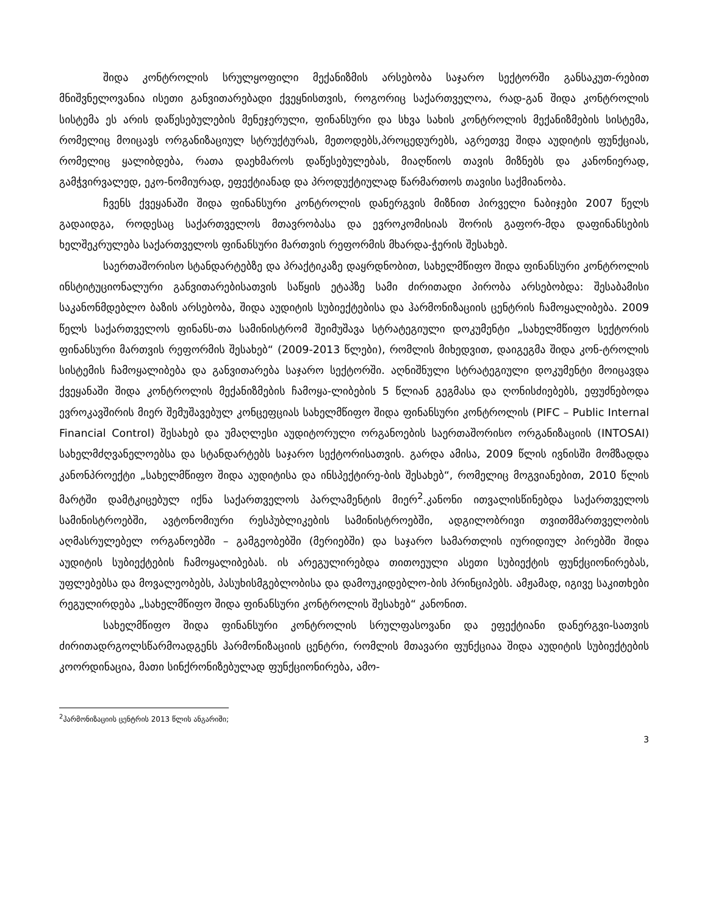შიდა კონტროლის სრულყოფილი მექანიზმის არსებობა საჯარო სექტორში განსაკუთ-რებით მნიშვნელოვანია ისეთი განვითარებადი ქვეყნისთვის, როგორიც საქართველოა, რად-გან შიდა კონტროლის სისტემა ეს არის დაწესებულების მენეჯერული, ფინანსური და სხვა სახის კონტროლის მექანიზმების სისტემა, რომელიც მოიცავს ორგანიზაციულ სტრუქტურას, მეთოდებს,პროცედურებს, აგრეთვე შიდა აუდიტის ფუნქციას, რომელიც ყალიბდება, რათა დაეხმაროს დაწესებულებას, მიაღწიოს თავის მიზნებს და კანონიერად, გამჭვირვალედ, ეკო-ნომიურად, ეფექტიანად და პროდუქტიულად წარმართოს თავისი საქმიანობა.
ჩვენს ქვეყანაში შიდა ფინანსური კონტროლის დანერგვის მიზნით პირველი ნაბიჯები 2007 წელს გადაიდგა, როდესაც საქართველოს მთავრობასა და ევროკომისიას შორის გაფორ-მდა დაფინანსების ხელშეკრულება საქართველოს ფინანსური მართვის რეფორმის მხარდა-ჭერის შესახებ.
საერთაშორისო სტანდარტებზე და პრაქტიკაზე დაყრდნობით, სახელმწიფო შიდა ფინანსური კონტროლის ინსტიტუციონალური განვითარებისათვის საწყის ეტაპზე სამი ძირითადი პირობა არსებობდა: შესაბამისი საკანონმდებლო ბაზის არსებობა, შიდა აუდიტის სუბიექტებისა და ჰარმონიზაციის ცენტრის ჩამოყალიბება. 2009 წელს საქართველოს ფინანს-თა სამინისტრომ შეიმუშავა სტრატეგიული დოკუმენტი „სახელმწიფო სექტორის ფინანსური მართვის რეფორმის შესახებ“ (2009-2013 წლები), რომლის მიხედვით, დაიგეგმა შიდა კონ-ტროლის სისტემის ჩამოყალიბება და განვითარება საჯარო სექტორში. აღნიშნული სტრატეგიული დოკუმენტი მოიცავდა ქვეყანაში შიდა კონტროლის მექანიზმების ჩამოყა-ლიბების 5 წლიან გეგმასა და ღონისძიებებს, ეფუძნებოდა ევროკავშირის მიერ შემუშავებულ კონცეფციას სახელმწიფო შიდა ფინანსური კონტროლის (PIFC – Public Internal Financial Control) შესახებ და უმაღლესი აუდიტორული ორგანოების საერთაშორისო ორგანიზაციის (INTOSAI) სახელმძღვანელოებსა და სტანდარტებს საჯარო სექტორისათვის. გარდა ამისა, 2009 წლის ივნისში მომზადდა კანონპროექტი „სახელმწიფო შიდა აუდიტისა და ინსპექტირე-ბის შესახებ“, რომელიც მოგვიანებით, 2010 წლის მარტში დამტკიცებულ იქნა საქართველოს პარლამენტის მიერ<sup>2</sup>.კანონი ითვალისწინებდა საქართველოს სამინისტროებში, ავტონომიური რესპუბლიკების სამინისტროებში, ადგილობრივი თვითმმართველობის აღმასრულებელ ორგანოებში – გამგეობებში (მერიებში) და საჯარო სამართლის იურიდიულ პირებში შიდა აუდიტის სუბიექტების ჩამოყალიბებას. ის არეგულირებდა თითოეული ასეთი სუბიექტის ფუნქციონირებას, უფლებებსა და მოვალეობებს, პასუხისმგებლობისა და დამოუკიდებლო-ბის პრინციპებს. ამჟამად, იგივე საკითხები რეგულირდება „სახელმწიფო შიდა ფინანსური კონტროლის შესახებ“ კანონით.
სახელმწიფო შიდა ფინანსური კონტროლის სრულფასოვანი და ეფექტიანი დანერგვი-სათვის ძირითადრგოლსწარმოადგენს ჰარმონიზაციის ცენტრი, რომლის მთავარი ფუნქციაა შიდა აუდიტის სუბიექტების კოორდინაცია, მათი სინქრონიზებულად ფუნქციონირება, ამო-
<sup>2</sup> ჰარმონიზაციის ცენტრის 2013 წლის ანგარიში;
3